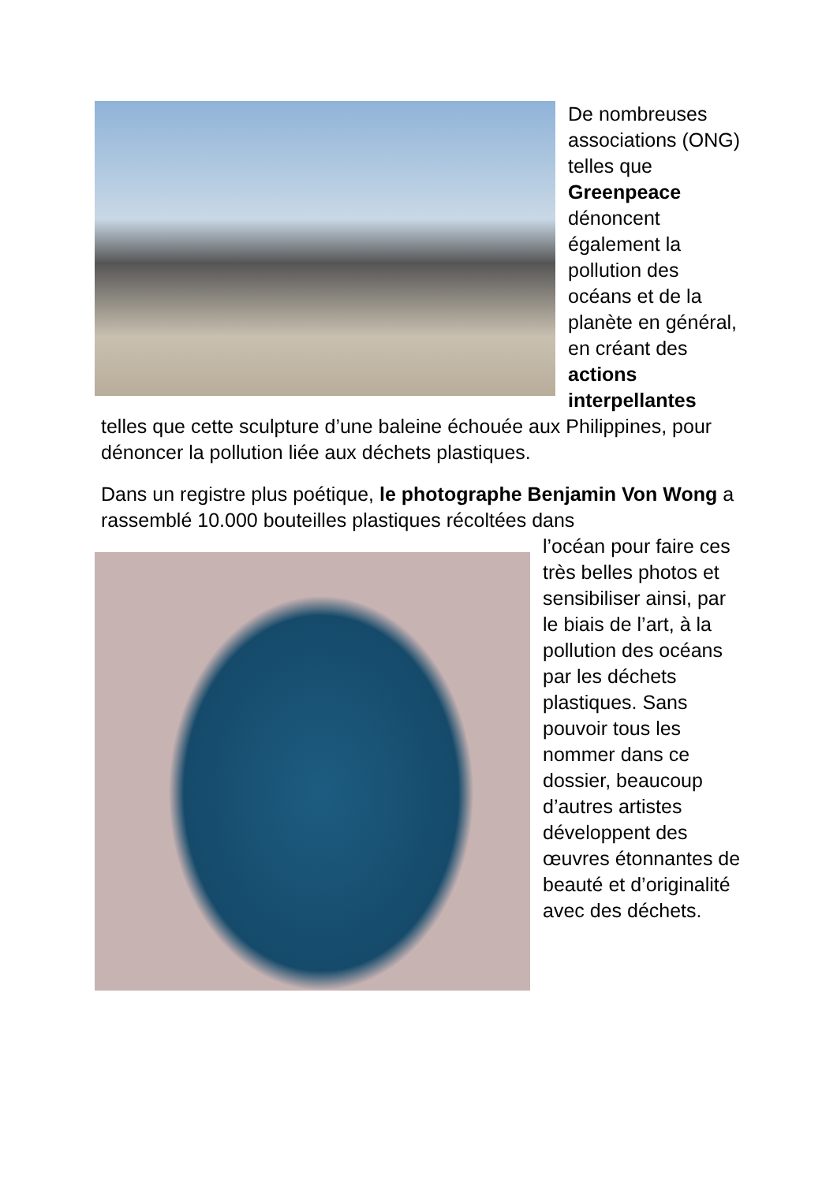De nombreuses associations (ONG) telles que Greenpeace dénoncent également la pollution des océans et de la planète en général, en créant des actions interpellantes telles que cette sculpture d’une baleine échouée aux Philippines, pour dénoncer la pollution liée aux déchets plastiques.
Dans un registre plus poétique, le photographe Benjamin Von Wong a rassemblé 10.000 bouteilles plastiques récoltées dans
l’océan pour faire ces très belles photos et sensibiliser ainsi, par le biais de l’art, à la pollution des océans par les déchets plastiques. Sans pouvoir tous les nommer dans ce dossier, beaucoup d’autres artistes développent des œuvres étonnantes de beauté et d’originalité avec des déchets.